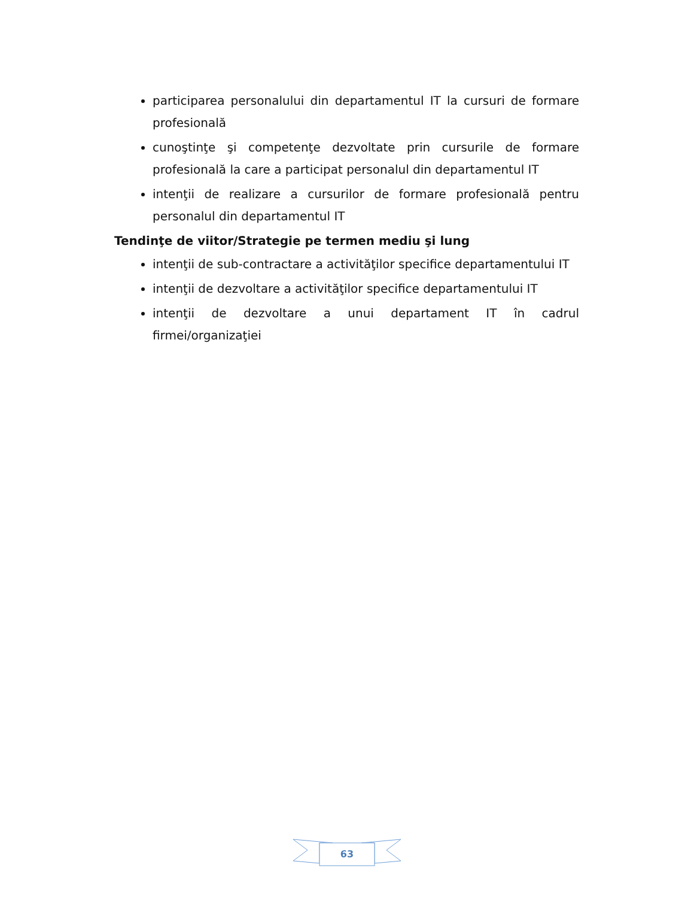participarea personalului din departamentul IT la cursuri de formare profesională
cunoştinţe şi competenţe dezvoltate prin cursurile de formare profesională la care a participat personalul din departamentul IT
intenţii de realizare a cursurilor de formare profesională pentru personalul din departamentul IT
Tendinţe de viitor/Strategie pe termen mediu şi lung
intenţii de sub-contractare a activităţilor specifice departamentului IT
intenţii de dezvoltare a activităţilor specifice departamentului IT
intenţii de dezvoltare a unui departament IT în cadrul firmei/organizaţiei
63